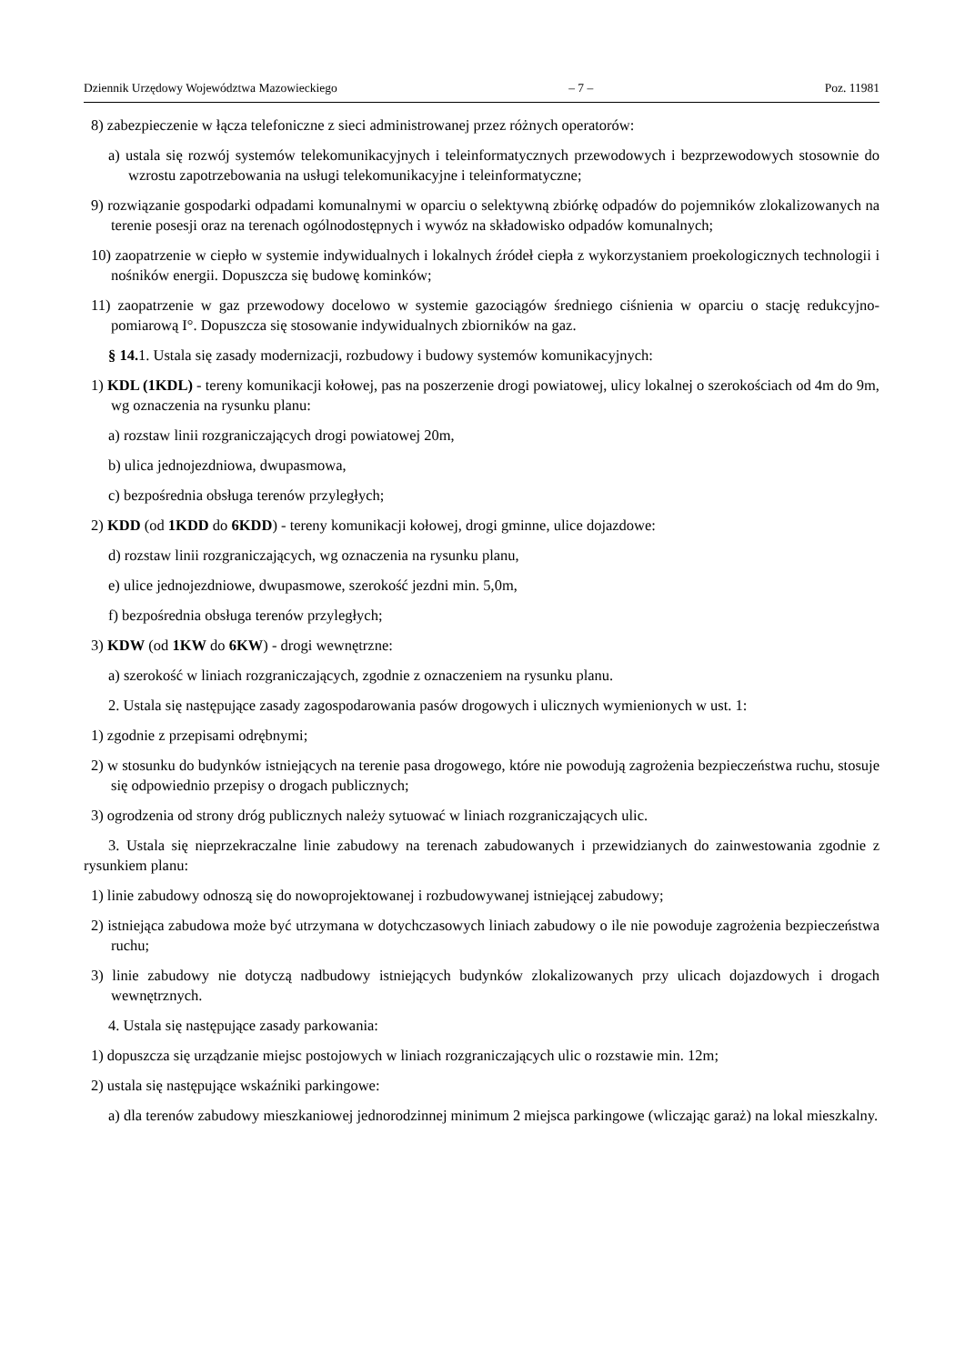Dziennik Urzędowy Województwa Mazowieckiego – 7 – Poz. 11981
8) zabezpieczenie w łącza telefoniczne z sieci administrowanej przez różnych operatorów:
a) ustala się rozwój systemów telekomunikacyjnych i teleinformatycznych przewodowych i bezprzewodowych stosownie do wzrostu zapotrzebowania na usługi telekomunikacyjne i teleinformatyczne;
9) rozwiązanie gospodarki odpadami komunalnymi w oparciu o selektywną zbiórkę odpadów do pojemników zlokalizowanych na terenie posesji oraz na terenach ogólnodostępnych i wywóz na składowisko odpadów komunalnych;
10) zaopatrzenie w ciepło w systemie indywidualnych i lokalnych źródeł ciepła z wykorzystaniem proekologicznych technologii i nośników energii. Dopuszcza się budowę kominków;
11) zaopatrzenie w gaz przewodowy docelowo w systemie gazociągów średniego ciśnienia w oparciu o stację redukcyjno-pomiarową I°. Dopuszcza się stosowanie indywidualnych zbiorników na gaz.
§ 14. 1. Ustala się zasady modernizacji, rozbudowy i budowy systemów komunikacyjnych:
1) KDL (1KDL) - tereny komunikacji kołowej, pas na poszerzenie drogi powiatowej, ulicy lokalnej o szerokościach od 4m do 9m, wg oznaczenia na rysunku planu:
a) rozstaw linii rozgraniczających drogi powiatowej 20m,
b) ulica jednojezdniowa, dwupasmowa,
c) bezpośrednia obsługa terenów przyległych;
2) KDD (od 1KDD do 6KDD) - tereny komunikacji kołowej, drogi gminne, ulice dojazdowe:
d) rozstaw linii rozgraniczających, wg oznaczenia na rysunku planu,
e) ulice jednojezdniowe, dwupasmowe, szerokość jezdni min. 5,0m,
f) bezpośrednia obsługa terenów przyległych;
3) KDW (od 1KW do 6KW) - drogi wewnętrzne:
a) szerokość w liniach rozgraniczających, zgodnie z oznaczeniem na rysunku planu.
2. Ustala się następujące zasady zagospodarowania pasów drogowych i ulicznych wymienionych w ust. 1:
1) zgodnie z przepisami odrębnymi;
2) w stosunku do budynków istniejących na terenie pasa drogowego, które nie powodują zagrożenia bezpieczeństwa ruchu, stosuje się odpowiednio przepisy o drogach publicznych;
3) ogrodzenia od strony dróg publicznych należy sytuować w liniach rozgraniczających ulic.
3. Ustala się nieprzekraczalne linie zabudowy na terenach zabudowanych i przewidzianych do zainwestowania zgodnie z rysunkiem planu:
1) linie zabudowy odnoszą się do nowoprojektowanej i rozbudowywanej istniejącej zabudowy;
2) istniejąca zabudowa może być utrzymana w dotychczasowych liniach zabudowy o ile nie powoduje zagrożenia bezpieczeństwa ruchu;
3) linie zabudowy nie dotyczą nadbudowy istniejących budynków zlokalizowanych przy ulicach dojazdowych i drogach wewnętrznych.
4. Ustala się następujące zasady parkowania:
1) dopuszcza się urządzanie miejsc postojowych w liniach rozgraniczających ulic o rozstawie min. 12m;
2) ustala się następujące wskaźniki parkingowe:
a) dla terenów zabudowy mieszkaniowej jednorodzinnej minimum 2 miejsca parkingowe (wliczając garaż) na lokal mieszkalny.